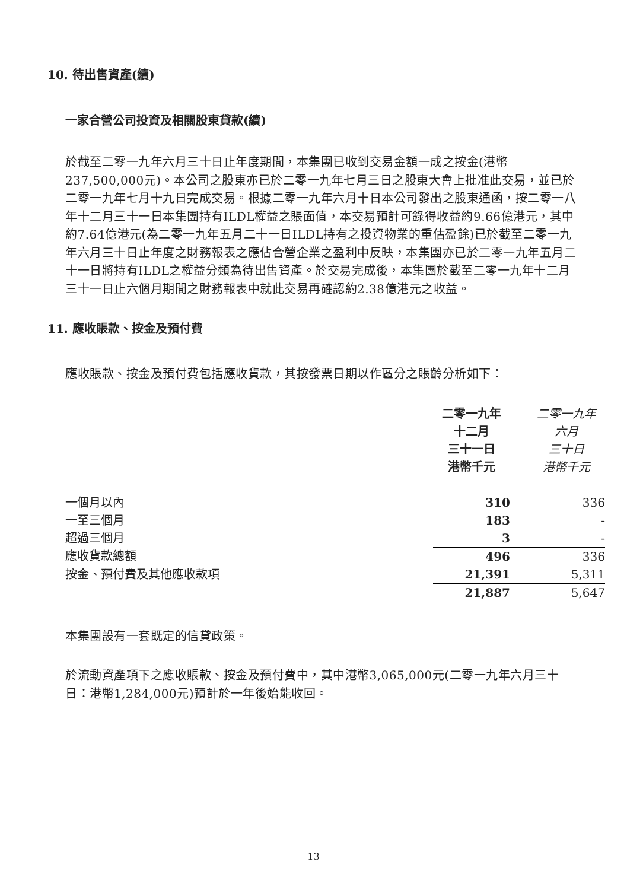10. 待出售資產(續)
一家合營公司投資及相關股東貸款(續)
於截至二零一九年六月三十日止年度期間，本集團已收到交易金額一成之按金(港幣237,500,000元)。本公司之股東亦已於二零一九年七月三日之股東大會上批准此交易，並已於二零一九年七月十九日完成交易。根據二零一九年六月十日本公司發出之股東通函，按二零一八年十二月三十一日本集團持有ILDL權益之賬面值，本交易預計可錄得收益約9.66億港元，其中約7.64億港元(為二零一九年五月二十一日ILDL持有之投資物業的重估盈餘)已於截至二零一九年六月三十日止年度之財務報表之應佔合營企業之盈利中反映，本集團亦已於二零一九年五月二十一日將持有ILDL之權益分類為待出售資產。於交易完成後，本集團於截至二零一九年十二月三十一日止六個月期間之財務報表中就此交易再確認約2.38億港元之收益。
11. 應收賬款、按金及預付費
應收賬款、按金及預付費包括應收貨款，其按發票日期以作區分之賬齡分析如下：
| | 二零一九年 十二月 三十一日 港幣千元 | 二零一九年 六月 三十日 港幣千元 |
| 一個月以內 | 310 | 336 |
| 一至三個月 | 183 | - |
| 超過三個月 | 3 | - |
| 應收貨款總額 | 496 | 336 |
| 按金、預付費及其他應收款項 | 21,391 | 5,311 |
| | 21,887 | 5,647 |
本集團設有一套既定的信貸政策。
於流動資產項下之應收賬款、按金及預付費中，其中港幣3,065,000元(二零一九年六月三十日：港幣1,284,000元)預計於一年後始能收回。
13